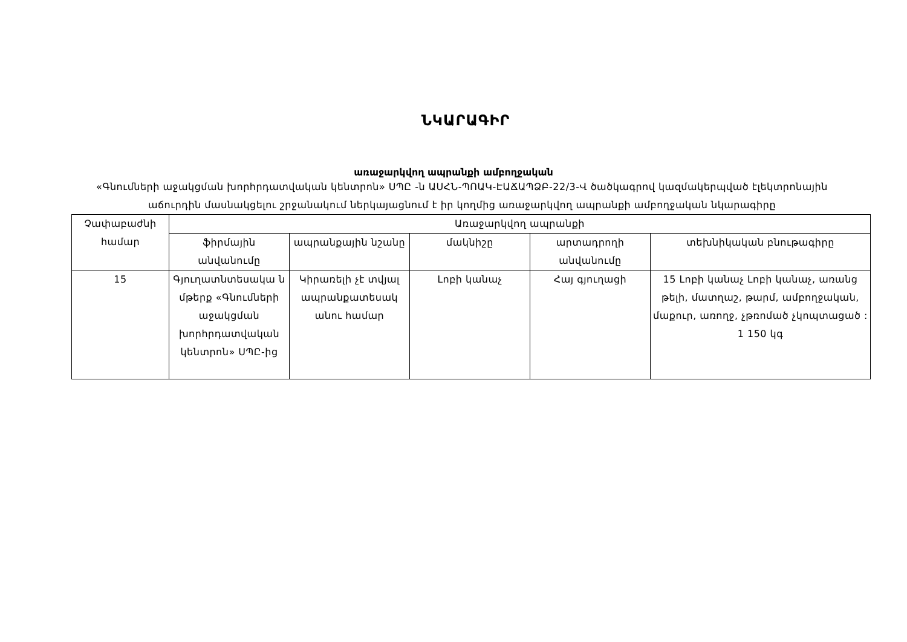ՆԿԱՐԱԳԻՐ
առաջարկվող ապրանքի ամբողջական
«Գնումների աջակցման խորհրդատվական կենտրոն» ՍՊԸ -ն ԱՍՀՆ-ՊՈԱԿ-ԷԱՃԱՊՁԲ-22/3-Վ ծածկագրով կազմակերպված էլեկտրոնային աճուրդին մասնակցելու շրջանակում ներկայացնում է իր կողմից առաջարկվող ապրանքի ամբողջական նկարագիրը
| Չափաբաժնի համար | Առաջարկվող ապրանքի | | | | |
| --- | --- | --- | --- | --- | --- |
| | ֆիրմային անվանումը | ապրանքային նշանը | մակնիշը | արտադրողի անվանումը | տեխնիկական բնութագիրը |
| 15 | Գյուղատնտեսակա ն մթերք «Գնումների աջակցման խորհրդատվական կենտրոն» ՍՊԸ-ից | Կիրառելի չէ տվյալ ապրանքատեսակ անու համար | Լոբի կանաչ | Հայ գյուղացի | 15 Լոբի կանաչ Լոբի կանաչ, առանց թելի, մատղաշ, թարմ, ամբողջական, մաքուր, առողջ, չթռոմած չկոպտացած : 1 150 կգ |